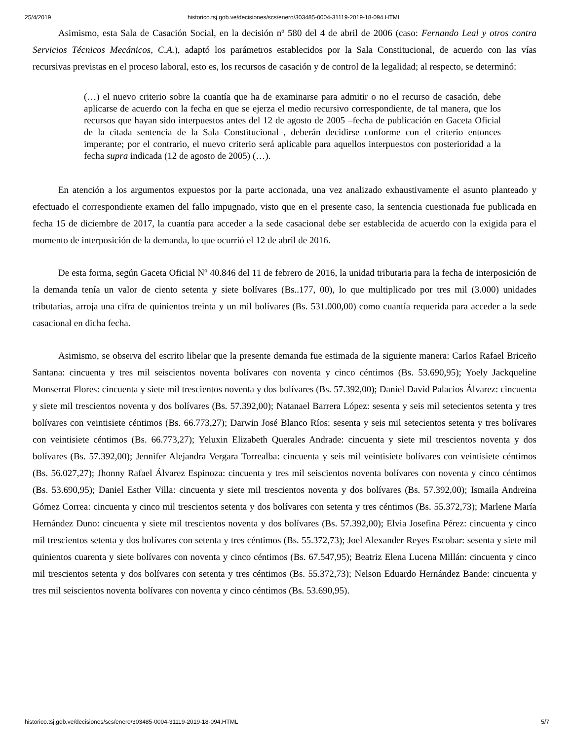25/4/2019 historico.tsj.gob.ve/decisiones/scs/enero/303485-0004-31119-2019-18-094.HTML
Asimismo, esta Sala de Casación Social, en la decisión nº 580 del 4 de abril de 2006 (caso: Fernando Leal y otros contra Servicios Técnicos Mecánicos, C.A.), adaptó los parámetros establecidos por la Sala Constitucional, de acuerdo con las vías recursivas previstas en el proceso laboral, esto es, los recursos de casación y de control de la legalidad; al respecto, se determinó:
(…) el nuevo criterio sobre la cuantía que ha de examinarse para admitir o no el recurso de casación, debe aplicarse de acuerdo con la fecha en que se ejerza el medio recursivo correspondiente, de tal manera, que los recursos que hayan sido interpuestos antes del 12 de agosto de 2005 –fecha de publicación en Gaceta Oficial de la citada sentencia de la Sala Constitucional–, deberán decidirse conforme con el criterio entonces imperante; por el contrario, el nuevo criterio será aplicable para aquellos interpuestos con posterioridad a la fecha supra indicada (12 de agosto de 2005) (…).
En atención a los argumentos expuestos por la parte accionada, una vez analizado exhaustivamente el asunto planteado y efectuado el correspondiente examen del fallo impugnado, visto que en el presente caso, la sentencia cuestionada fue publicada en fecha 15 de diciembre de 2017, la cuantía para acceder a la sede casacional debe ser establecida de acuerdo con la exigida para el momento de interposición de la demanda, lo que ocurrió el 12 de abril de 2016.
De esta forma, según Gaceta Oficial Nº 40.846 del 11 de febrero de 2016, la unidad tributaria para la fecha de interposición de la demanda tenía un valor de ciento setenta y siete bolívares (Bs..177, 00), lo que multiplicado por tres mil (3.000) unidades tributarias, arroja una cifra de quinientos treinta y un mil bolívares (Bs. 531.000,00) como cuantía requerida para acceder a la sede casacional en dicha fecha.
Asimismo, se observa del escrito libelar que la presente demanda fue estimada de la siguiente manera: Carlos Rafael Briceño Santana: cincuenta y tres mil seiscientos noventa bolívares con noventa y cinco céntimos (Bs. 53.690,95); Yoely Jackqueline Monserrat Flores: cincuenta y siete mil trescientos noventa y dos bolívares (Bs. 57.392,00); Daniel David Palacios Álvarez: cincuenta y siete mil trescientos noventa y dos bolívares (Bs. 57.392,00); Natanael Barrera López: sesenta y seis mil setecientos setenta y tres bolívares con veintisiete céntimos (Bs. 66.773,27); Darwin José Blanco Ríos: sesenta y seis mil setecientos setenta y tres bolívares con veintisiete céntimos (Bs. 66.773,27); Yeluxin Elizabeth Querales Andrade: cincuenta y siete mil trescientos noventa y dos bolívares (Bs. 57.392,00); Jennifer Alejandra Vergara Torrealba: cincuenta y seis mil veintisiete bolívares con veintisiete céntimos (Bs. 56.027,27); Jhonny Rafael Álvarez Espinoza: cincuenta y tres mil seiscientos noventa bolívares con noventa y cinco céntimos (Bs. 53.690,95); Daniel Esther Villa: cincuenta y siete mil trescientos noventa y dos bolívares (Bs. 57.392,00); Ismaila Andreina Gómez Correa: cincuenta y cinco mil trescientos setenta y dos bolívares con setenta y tres céntimos (Bs. 55.372,73); Marlene María Hernández Duno: cincuenta y siete mil trescientos noventa y dos bolívares (Bs. 57.392,00); Elvia Josefina Pérez: cincuenta y cinco mil trescientos setenta y dos bolívares con setenta y tres céntimos (Bs. 55.372,73); Joel Alexander Reyes Escobar: sesenta y siete mil quinientos cuarenta y siete bolívares con noventa y cinco céntimos (Bs. 67.547,95); Beatriz Elena Lucena Millán: cincuenta y cinco mil trescientos setenta y dos bolívares con setenta y tres céntimos (Bs. 55.372,73); Nelson Eduardo Hernández Bande: cincuenta y tres mil seiscientos noventa bolívares con noventa y cinco céntimos (Bs. 53.690,95).
historico.tsj.gob.ve/decisiones/scs/enero/303485-0004-31119-2019-18-094.HTML 5/7